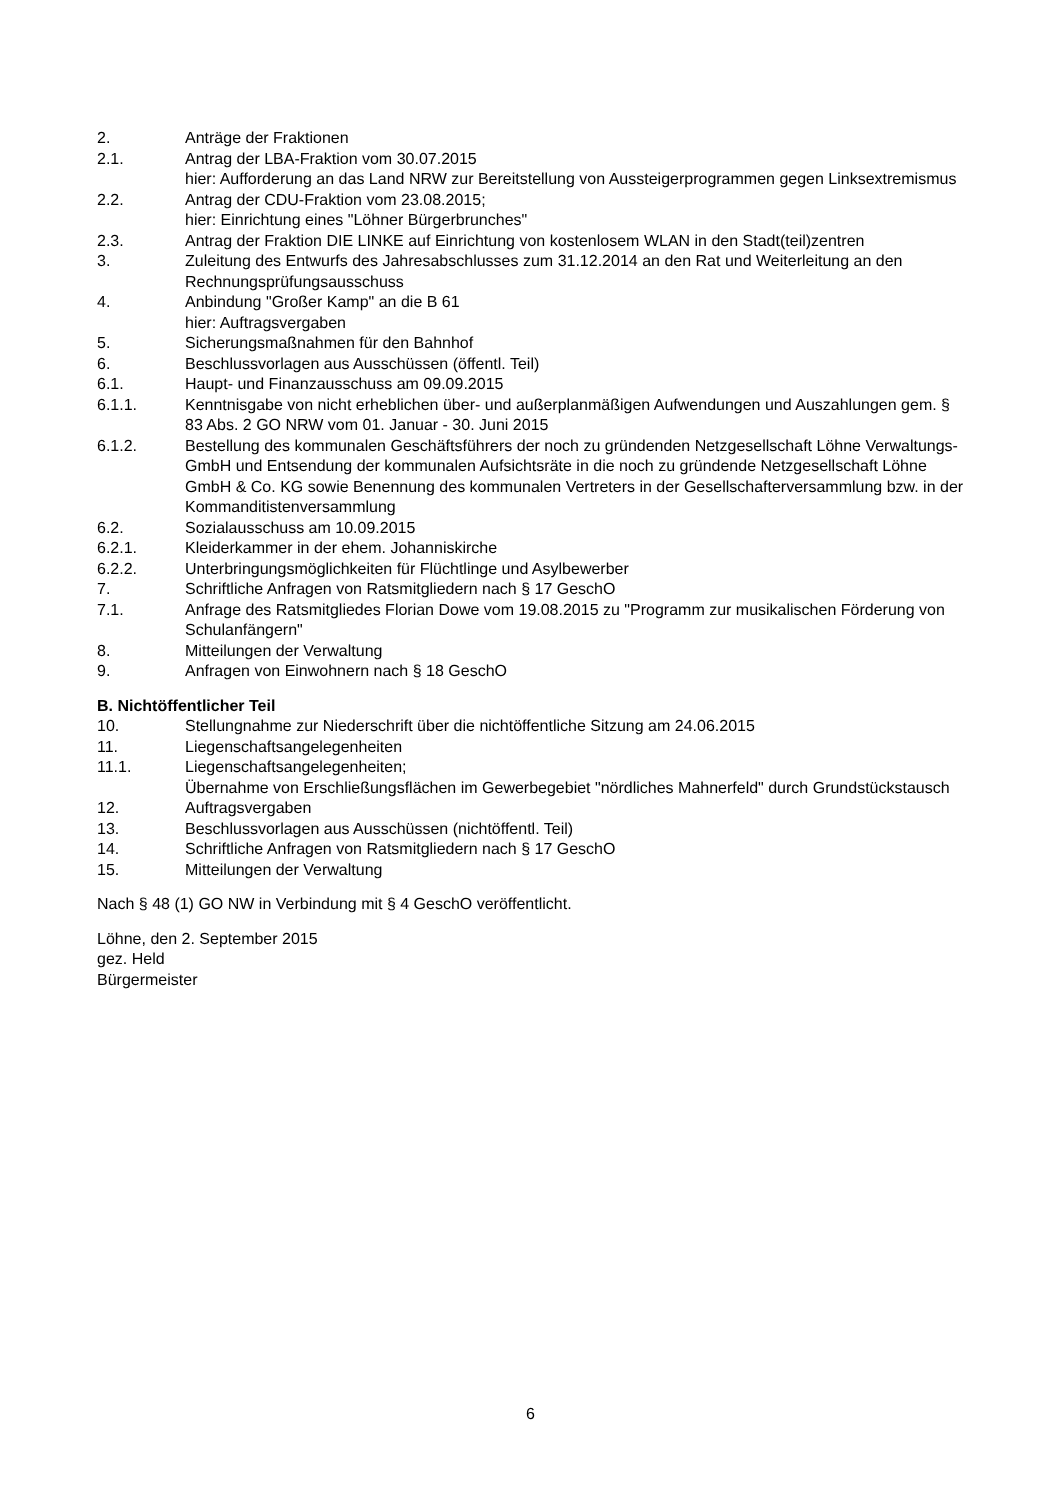2. Anträge der Fraktionen
2.1. Antrag der LBA-Fraktion vom 30.07.2015
hier: Aufforderung an das Land NRW zur Bereitstellung von Aussteigerprogrammen gegen Linksextremismus
2.2. Antrag der CDU-Fraktion vom 23.08.2015;
hier: Einrichtung eines "Löhner Bürgerbrunches"
2.3. Antrag der Fraktion DIE LINKE auf Einrichtung von kostenlosem WLAN in den Stadt(teil)zentren
3. Zuleitung des Entwurfs des Jahresabschlusses zum 31.12.2014 an den Rat und Weiterleitung an den Rechnungsprüfungsausschuss
4. Anbindung "Großer Kamp" an die B 61
hier: Auftragsvergaben
5. Sicherungsmaßnahmen für den Bahnhof
6. Beschlussvorlagen aus Ausschüssen (öffentl. Teil)
6.1. Haupt- und Finanzausschuss am 09.09.2015
6.1.1. Kenntnisgabe von nicht erheblichen über- und außerplanmäßigen Aufwendungen und Auszahlungen gem. § 83 Abs. 2 GO NRW vom 01. Januar - 30. Juni 2015
6.1.2. Bestellung des kommunalen Geschäftsführers der noch zu gründenden Netzgesellschaft Löhne Verwaltungs- GmbH und Entsendung der kommunalen Aufsichtsräte in die noch zu gründende Netzgesellschaft Löhne GmbH & Co. KG sowie Benennung des kommunalen Vertreters in der Gesellschafterversammlung bzw. in der Kommanditistenversammlung
6.2. Sozialausschuss am 10.09.2015
6.2.1. Kleiderkammer in der ehem. Johanniskirche
6.2.2. Unterbringungsmöglichkeiten für Flüchtlinge und Asylbewerber
7. Schriftliche Anfragen von Ratsmitgliedern nach § 17 GeschO
7.1. Anfrage des Ratsmitgliedes Florian Dowe vom 19.08.2015 zu "Programm zur musikalischen Förderung von Schulanfängern"
8. Mitteilungen der Verwaltung
9. Anfragen von Einwohnern nach § 18 GeschO
B. Nichtöffentlicher Teil
10. Stellungnahme zur Niederschrift über die nichtöffentliche Sitzung am 24.06.2015
11. Liegenschaftsangelegenheiten
11.1. Liegenschaftsangelegenheiten;
Übernahme von Erschließungsflächen im Gewerbegebiet "nördliches Mahnerfeld" durch Grundstückstausch
12. Auftragsvergaben
13. Beschlussvorlagen aus Ausschüssen (nichtöffentl. Teil)
14. Schriftliche Anfragen von Ratsmitgliedern nach § 17 GeschO
15. Mitteilungen der Verwaltung
Nach § 48 (1) GO NW in Verbindung mit § 4 GeschO veröffentlicht.
Löhne, den 2. September 2015
gez. Held
Bürgermeister
6